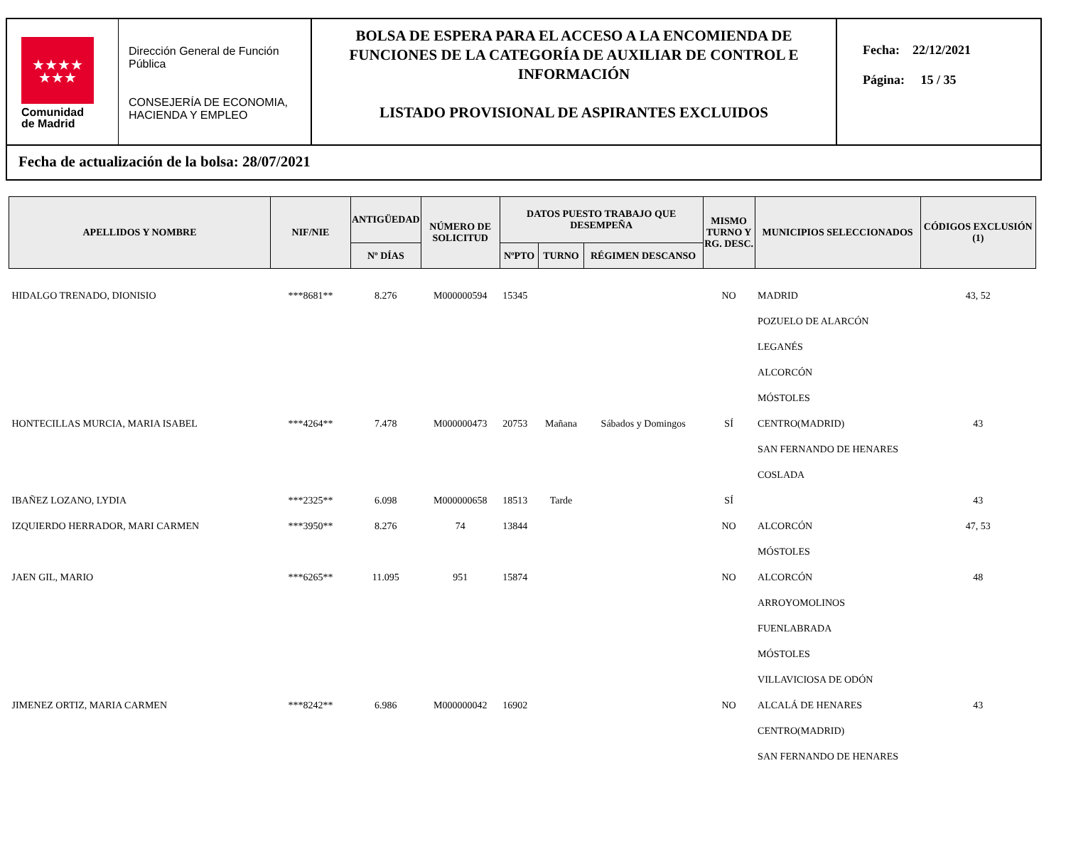★★★★
★★★
Comunidad
de Madrid
Dirección General de Función Pública
CONSEJERÍA DE ECONOMIA, HACIENDA Y EMPLEO
BOLSA DE ESPERA PARA EL ACCESO A LA ENCOMIENDA DE FUNCIONES DE LA CATEGORÍA DE AUXILIAR DE CONTROL E INFORMACIÓN
LISTADO PROVISIONAL DE ASPIRANTES EXCLUIDOS
Fecha: 22/12/2021
Página: 15 / 35
Fecha de actualización de la bolsa: 28/07/2021
| APELLIDOS Y NOMBRE | NIF/NIE | ANTIGÜEDAD | NÚMERO DE SOLICITUD | DATOS PUESTO TRABAJO QUE DESEMPEÑA | | | MISMO TURNO Y RG. DESC. | MUNICIPIOS SELECCIONADOS | CÓDIGOS EXCLUSIÓN (1) |
| --- | --- | --- | --- | --- | --- | --- | --- | --- | --- |
| | | Nº DÍAS | | NºPTO | TURNO | RÉGIMEN DESCANSO | | | |
| HIDALGO TRENADO, DIONISIO | ***8681** | 8.276 | M000000594 | 15345 | | | NO | MADRID POZUELO DE ALARCÓN LEGANÉS ALCORCÓN MÓSTOLES | 43, 52 |
| HONTECILLAS MURCIA, MARIA ISABEL | ***4264** | 7.478 | M000000473 | 20753 | Mañana | Sábados y Domingos | SÍ | CENTRO(MADRID) SAN FERNANDO DE HENARES COSLADA | 43 |
| IBAÑEZ LOZANO, LYDIA | ***2325** | 6.098 | M000000658 | 18513 | Tarde | | SÍ | | 43 |
| IZQUIERDO HERRADOR, MARI CARMEN | ***3950** | 8.276 | 74 | 13844 | | | NO | ALCORCÓN MÓSTOLES | 47, 53 |
| JAEN GIL, MARIO | ***6265** | 11.095 | 951 | 15874 | | | NO | ALCORCÓN ARROYOMOLINOS FUENLABRADA MÓSTOLES VILLAVICIOSA DE ODÓN | 48 |
| JIMENEZ ORTIZ, MARIA CARMEN | ***8242** | 6.986 | M000000042 | 16902 | | | NO | ALCALÁ DE HENARES CENTRO(MADRID) SAN FERNANDO DE HENARES | 43 |